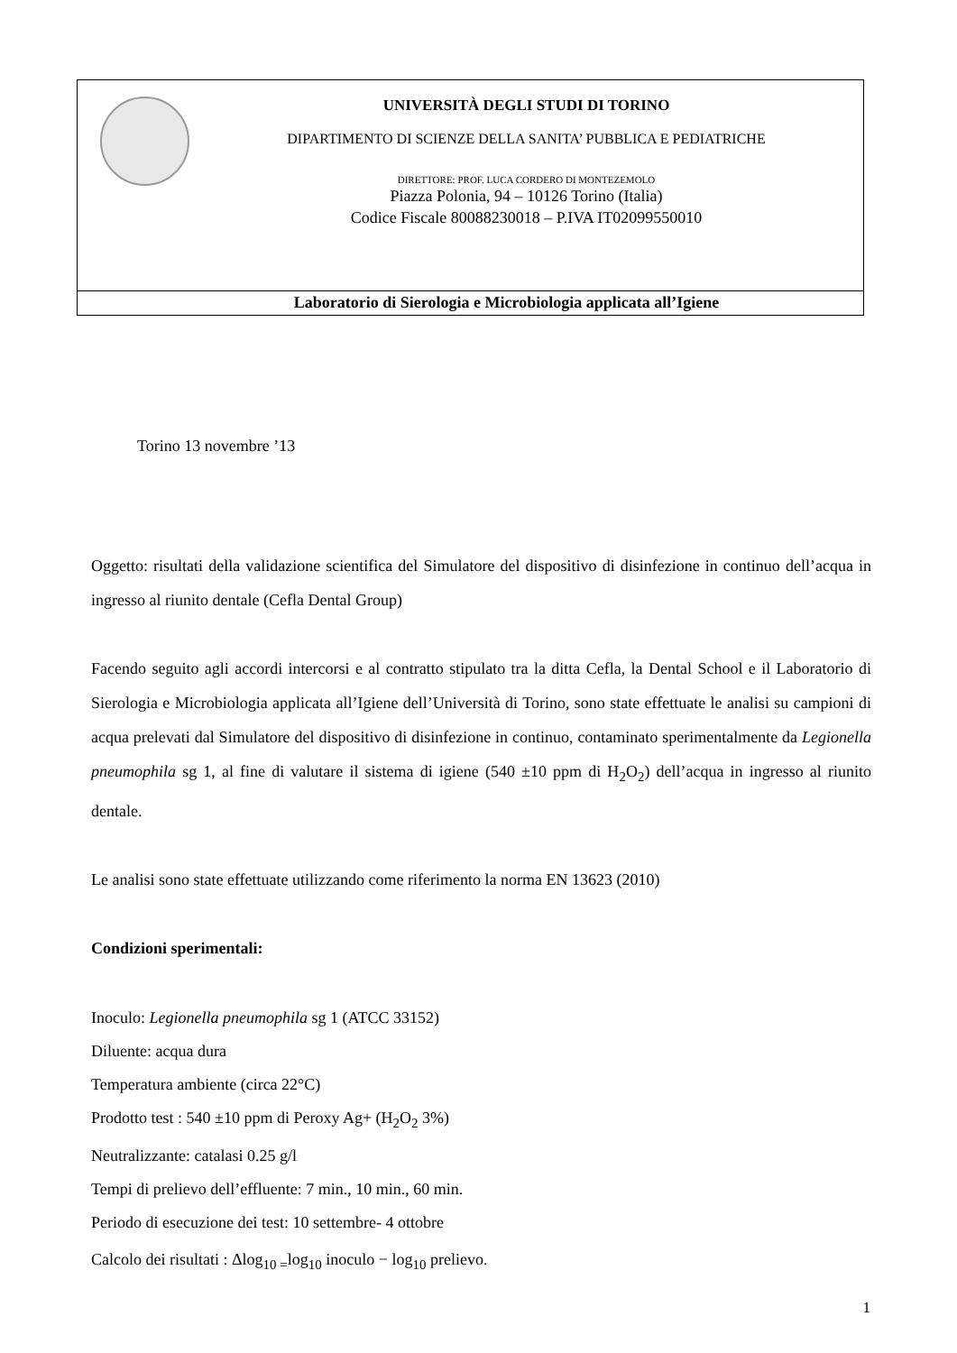UNIVERSITÀ DEGLI STUDI DI TORINO
DIPARTIMENTO DI SCIENZE DELLA SANITA’ PUBBLICA E PEDIATRICHE
DIRETTORE: PROF. LUCA CORDERO DI MONTEZEMOLO
Piazza Polonia, 94 – 10126 Torino (Italia)
Codice Fiscale 80088230018 – P.IVA IT02099550010
Laboratorio di Sierologia e Microbiologia applicata all’Igiene
Torino 13 novembre ’13
Oggetto: risultati della validazione scientifica del Simulatore del dispositivo di disinfezione in continuo dell’acqua in ingresso al riunito dentale (Cefla Dental Group)
Facendo seguito agli accordi intercorsi e al contratto stipulato tra la ditta Cefla, la Dental School e il Laboratorio di Sierologia e Microbiologia applicata all’Igiene dell’Università di Torino, sono state effettuate le analisi su campioni di acqua prelevati dal Simulatore del dispositivo di disinfezione in continuo, contaminato sperimentalmente da Legionella pneumophila sg 1, al fine di valutare il sistema di igiene (540 ±10 ppm di H<sub>2</sub>O<sub>2</sub>) dell’acqua in ingresso al riunito dentale.
Le analisi sono state effettuate utilizzando come riferimento la norma EN 13623 (2010)
Condizioni sperimentali:
Inoculo: Legionella pneumophila sg 1 (ATCC 33152)
Diluente: acqua dura
Temperatura ambiente (circa 22°C)
Prodotto test : 540 ±10 ppm di Peroxy Ag+ (H<sub>2</sub>O<sub>2</sub> 3%)
Neutralizzante: catalasi 0.25 g/l
Tempi di prelievo dell’effluente: 7 min., 10 min., 60 min.
Periodo di esecuzione dei test: 10 settembre- 4 ottobre
Calcolo dei risultati : Δlog<sub>10 =</sub>log<sub>10</sub> inoculo − log<sub>10</sub> prelievo.
1